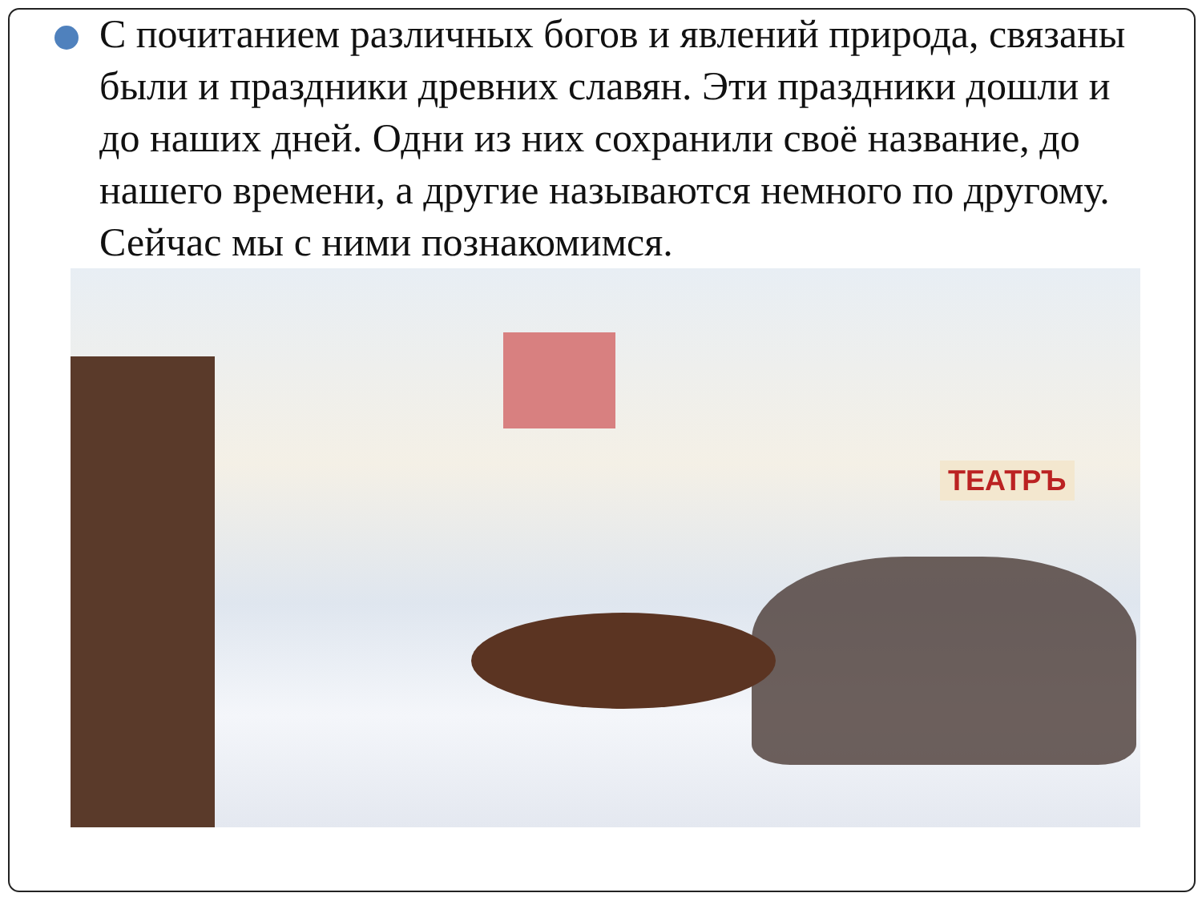С почитанием различных богов и явлений природа, связаны были и праздники древних славян. Эти праздники дошли и до наших дней. Одни из них сохранили своё название, до нашего времени, а другие называются немного по другому. Сейчас мы с ними познакомимся.
ТЕАТРЪ